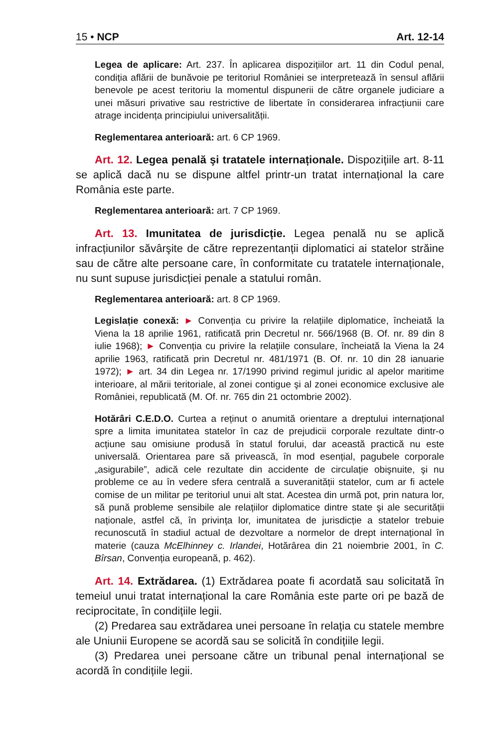15 • NCP Art. 12-14
Legea de aplicare: Art. 237. În aplicarea dispozițiilor art. 11 din Codul penal, condiția aflării de bunăvoie pe teritoriul României se interpretează în sensul aflării benevole pe acest teritoriu la momentul dispunerii de către organele judiciare a unei măsuri privative sau restrictive de libertate în considerarea infracțiunii care atrage incidența principiului universalității.
Reglementarea anterioară: art. 6 CP 1969.
Art. 12. Legea penală şi tratatele internaționale. Dispozițiile art. 8-11 se aplică dacă nu se dispune altfel printr-un tratat internațional la care România este parte.
Reglementarea anterioară: art. 7 CP 1969.
Art. 13. Imunitatea de jurisdicție. Legea penală nu se aplică infracțiunilor săvârşite de către reprezentanții diplomatici ai statelor străine sau de către alte persoane care, în conformitate cu tratatele internaționale, nu sunt supuse jurisdicției penale a statului român.
Reglementarea anterioară: art. 8 CP 1969.
Legislație conexă: ► Convenția cu privire la relațiile diplomatice, încheiată la Viena la 18 aprilie 1961, ratificată prin Decretul nr. 566/1968 (B. Of. nr. 89 din 8 iulie 1968); ► Convenția cu privire la relațiile consulare, încheiată la Viena la 24 aprilie 1963, ratificată prin Decretul nr. 481/1971 (B. Of. nr. 10 din 28 ianuarie 1972); ► art. 34 din Legea nr. 17/1990 privind regimul juridic al apelor maritime interioare, al mării teritoriale, al zonei contigue şi al zonei economice exclusive ale României, republicată (M. Of. nr. 765 din 21 octombrie 2002).
Hotărâri C.E.D.O. Curtea a reținut o anumită orientare a dreptului internațional spre a limita imunitatea statelor în caz de prejudicii corporale rezultate dintr-o acțiune sau omisiune produsă în statul forului, dar această practică nu este universală. Orientarea pare să privească, în mod esențial, pagubele corporale „asigurabile”, adică cele rezultate din accidente de circulație obişnuite, şi nu probleme ce au în vedere sfera centrală a suveranității statelor, cum ar fi actele comise de un militar pe teritoriul unui alt stat. Acestea din urmă pot, prin natura lor, să pună probleme sensibile ale relațiilor diplomatice dintre state şi ale securității naționale, astfel că, în privința lor, imunitatea de jurisdicție a statelor trebuie recunoscută în stadiul actual de dezvoltare a normelor de drept internațional în materie (cauza McElhinney c. Irlandei, Hotărârea din 21 noiembrie 2001, în C. Bîrsan, Convenția europeană, p. 462).
Art. 14. Extrădarea. (1) Extrădarea poate fi acordată sau solicitată în temeiul unui tratat internațional la care România este parte ori pe bază de reciprocitate, în condițiile legii.
(2) Predarea sau extrădarea unei persoane în relația cu statele membre ale Uniunii Europene se acordă sau se solicită în condițiile legii.
(3) Predarea unei persoane către un tribunal penal internațional se acordă în condițiile legii.